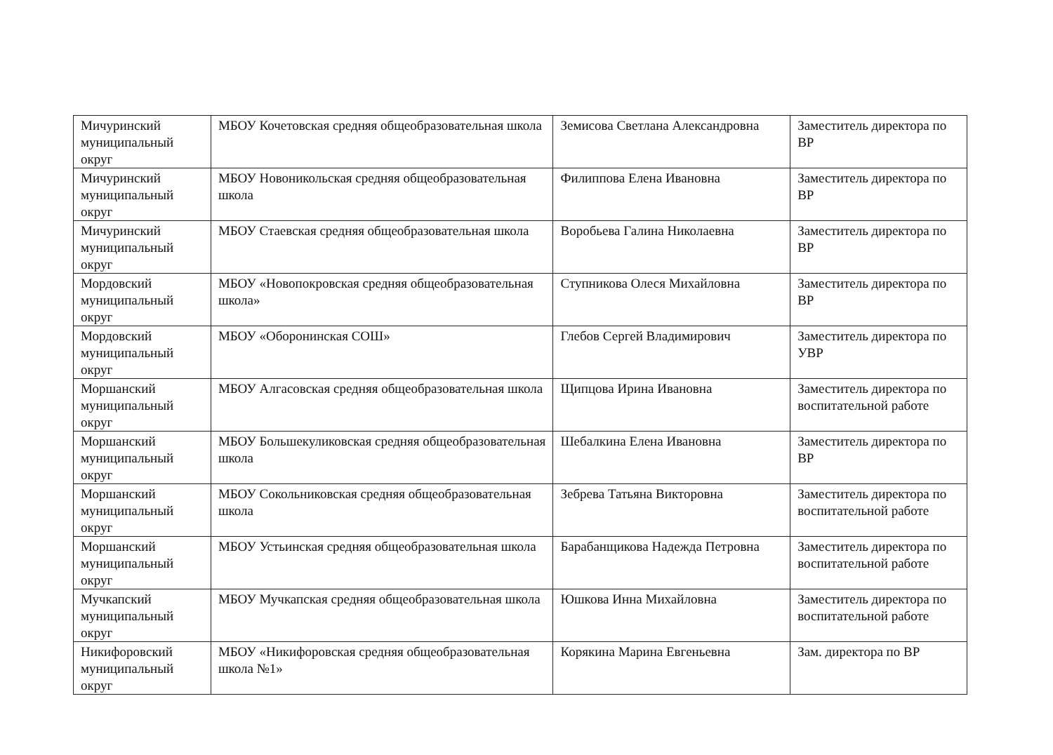| Мичуринский муниципальный округ | МБОУ Кочетовская средняя общеобразовательная школа | Земисова Светлана Александровна | Заместитель директора по ВР |
| Мичуринский муниципальный округ | МБОУ Новоникольская средняя общеобразовательная школа | Филиппова Елена Ивановна | Заместитель директора по ВР |
| Мичуринский муниципальный округ | МБОУ Стаевская средняя общеобразовательная школа | Воробьева Галина Николаевна | Заместитель директора по ВР |
| Мордовский муниципальный округ | МБОУ «Новопокровская средняя общеобразовательная школа» | Ступникова Олеся Михайловна | Заместитель директора по ВР |
| Мордовский муниципальный округ | МБОУ «Оборонинская СОШ» | Глебов Сергей Владимирович | Заместитель директора по УВР |
| Моршанский муниципальный округ | МБОУ Алгасовская средняя общеобразовательная школа | Щипцова Ирина Ивановна | Заместитель директора по воспитательной работе |
| Моршанский муниципальный округ | МБОУ Большекуликовская средняя общеобразовательная школа | Шебалкина Елена Ивановна | Заместитель директора по ВР |
| Моршанский муниципальный округ | МБОУ Сокольниковская средняя общеобразовательная школа | Зебрева Татьяна Викторовна | Заместитель директора по воспитательной работе |
| Моршанский муниципальный округ | МБОУ Устьинская средняя общеобразовательная школа | Барабанщикова Надежда Петровна | Заместитель директора по воспитательной работе |
| Мучкапский муниципальный округ | МБОУ Мучкапская средняя общеобразовательная школа | Юшкова Инна Михайловна | Заместитель директора по воспитательной работе |
| Никифоровский муниципальный округ | МБОУ «Никифоровская средняя общеобразовательная школа №1» | Корякина Марина Евгеньевна | Зам. директора по ВР |